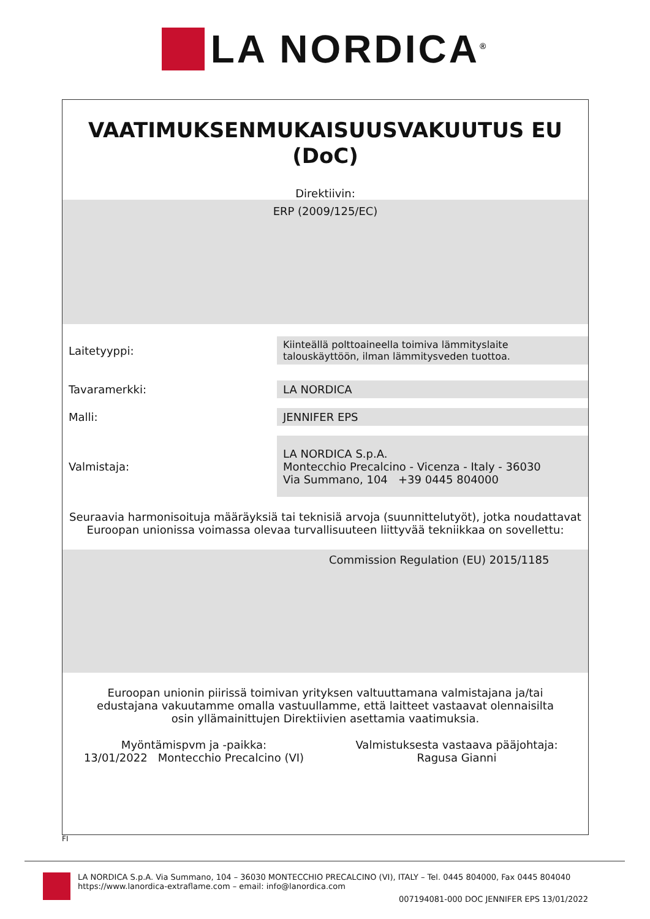LA NORDICA<sup>®</sup>
VAATIMUKSENMUKAISUUSVAKUUTUS EU
(DoC)
Direktiivin:
ERP (2009/125/EC)
| Laitetyyppi: | Kiinteällä polttoaineella toimiva lämmityslaite talouskäyttöön, ilman lämmitysveden tuottoa. |
| Tavaramerkki: | LA NORDICA |
| Malli: | JENNIFER EPS |
| Valmistaja: | LA NORDICA S.p.A. Montecchio Precalcino - Vicenza - Italy - 36030 Via Summano, 104 +39 0445 804000 |
Seuraavia harmonisoituja määräyksiä tai teknisiä arvoja (suunnittelutyöt), jotka noudattavat Euroopan unionissa voimassa olevaa turvallisuuteen liittyvää tekniikkaa on sovellettu:
Commission Regulation (EU) 2015/1185
Euroopan unionin piirissä toimivan yrityksen valtuuttamana valmistajana ja/tai edustajana vakuutamme omalla vastuullamme, että laitteet vastaavat olennaisilta osin yllämainittujen Direktiivien asettamia vaatimuksia.
Myöntämispvm ja -paikka:
13/01/2022 Montecchio Precalcino (VI)
Valmistuksesta vastaava pääjohtaja:
Ragusa Gianni
FI
LA NORDICA S.p.A. Via Summano, 104 – 36030 MONTECCHIO PRECALCINO (VI), ITALY – Tel. 0445 804000, Fax 0445 804040
https://www.lanordica-extraflame.com – email: info@lanordica.com
007194081-000 DOC JENNIFER EPS 13/01/2022